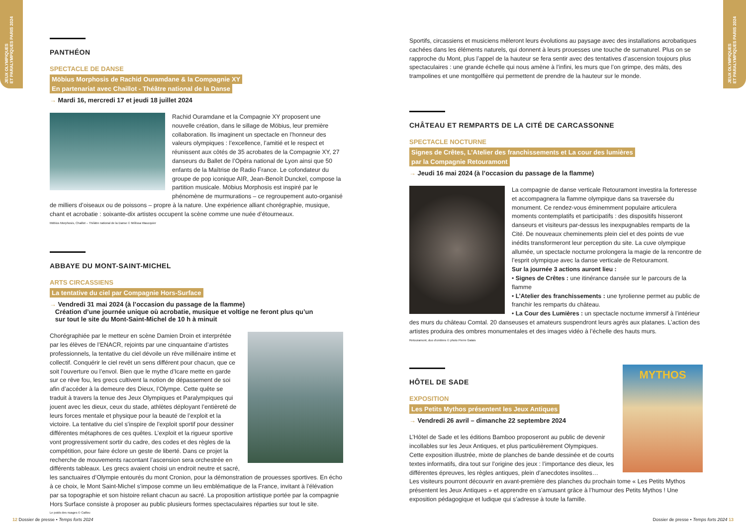JEUX OLYMPIQUES
ET PARALYMPIQUES PARIS 2024
JEUX OLYMPIQUES
ET PARALYMPIQUES PARIS 2024
PANTHÉON
SPECTACLE DE DANSE
Möbius Morphosis de Rachid Ouramdane & la Compagnie XY
En partenariat avec Chaillot - Théâtre national de la Danse
→ Mardi 16, mercredi 17 et jeudi 18 juillet 2024
Rachid Ouramdane et la Compagnie XY proposent une nouvelle création, dans le sillage de Möbius, leur première collaboration. Ils imaginent un spectacle en l’honneur des valeurs olympiques : l’excellence, l’amitié et le respect et réunissent aux côtés de 35 acrobates de la Compagnie XY, 27 danseurs du Ballet de l’Opéra national de Lyon ainsi que 50 enfants de la Maîtrise de Radio France. Le cofondateur du groupe de pop iconique AIR, Jean-Benoît Dunckel, compose la partition musicale. Möbius Morphosis est inspiré par le phénomène de murmurations – ce regroupement auto-organisé de milliers d’oiseaux ou de poissons – propre à la nature. Une expérience alliant chorégraphie, musique, chant et acrobatie : soixante-dix artistes occupent la scène comme une nuée d’étourneaux.
Möbius Morphosis, Chaillot – Théâtre national de la Danse © Mélissa Waucquier
ABBAYE DU MONT-SAINT-MICHEL
ARTS CIRCASSIENS
La tentative du ciel par Compagnie Hors-Surface
→ Vendredi 31 mai 2024 (à l’occasion du passage de la flamme)
Création d’une journée unique où acrobatie, musique et voltige ne feront plus qu’un
sur tout le site du Mont-Saint-Michel de 10 h à minuit
Chorégraphiée par le metteur en scène Damien Droin et interprétée par les élèves de l’ENACR, rejoints par une cinquantaine d’artistes professionnels, la tentative du ciel dévoile un rêve millénaire intime et collectif. Conquérir le ciel revêt un sens différent pour chacun, que ce soit l’ouverture ou l’envol. Bien que le mythe d’Icare mette en garde sur ce rêve fou, les grecs cultivent la notion de dépassement de soi afin d’accéder à la demeure des Dieux, l’Olympe. Cette quête se traduit à travers la tenue des Jeux Olympiques et Paralympiques qui jouent avec les dieux, ceux du stade, athlètes déployant l’entièreté de leurs forces mentale et physique pour la beauté de l’exploit et la victoire. La tentative du ciel s’inspire de l’exploit sportif pour dessiner différentes métaphores de ces quêtes. L’exploit et la rigueur sportive vont progressivement sortir du cadre, des codes et des règles de la compétition, pour faire éclore un geste de liberté. Dans ce projet la recherche de mouvements racontant l’ascension sera orchestrée en différents tableaux. Les grecs avaient choisi un endroit neutre et sacré, les sanctuaires d’Olympie entourés du mont Cronion, pour la démonstration de prouesses sportives. En écho à ce choix, le Mont Saint-Michel s’impose comme un lieu emblématique de la France, invitant à l’élévation par sa topographie et son histoire reliant chacun au sacré. La proposition artistique portée par la compagnie Hors Surface consiste à proposer au public plusieurs formes spectaculaires réparties sur tout le site.
Le poids des nuages © Caillou
Sportifs, circassiens et musiciens mêleront leurs évolutions au paysage avec des installations acrobatiques cachées dans les éléments naturels, qui donnent à leurs prouesses une touche de surnaturel. Plus on se rapproche du Mont, plus l’appel de la hauteur se fera sentir avec des tentatives d’ascension toujours plus spectaculaires : une grande échelle qui nous amène à l’infini, les murs que l’on grimpe, des mâts, des trampolines et une montgolfière qui permettent de prendre de la hauteur sur le monde.
CHÂTEAU ET REMPARTS DE LA CITÉ DE CARCASSONNE
SPECTACLE NOCTURNE
Signes de Crêtes, L’Atelier des franchissements et La cour des lumières
par la Compagnie Retouramont
→ Jeudi 16 mai 2024 (à l’occasion du passage de la flamme)
La compagnie de danse verticale Retouramont investira la forteresse et accompagnera la flamme olympique dans sa traversée du monument. Ce rendez-vous éminemment populaire articulera moments contemplatifs et participatifs : des dispositifs hisseront danseurs et visiteurs par-dessus les inexpugnables remparts de la Cité. De nouveaux cheminements plein ciel et des points de vue inédits transformeront leur perception du site. La cuve olympique allumée, un spectacle nocturne prolongera la magie de la rencontre de l’esprit olympique avec la danse verticale de Retouramont.
Sur la journée 3 actions auront lieu :
• Signes de Crêtes : une itinérance dansée sur le parcours de la flamme
• L’Atelier des franchissements : une tyrolienne permet au public de franchir les remparts du château.
• La Cour des Lumières : un spectacle nocturne immersif à l’intérieur des murs du château Comtal. 20 danseuses et amateurs suspendront leurs agrès aux platanes. L’action des artistes produira des ombres monumentales et des images vidéo à l’échelle des hauts murs.
Retouramont, duo d’ombres © photo Pierre Galais
MYTHOS
HÔTEL DE SADE
EXPOSITION
Les Petits Mythos présentent les Jeux Antiques
→ Vendredi 26 avril – dimanche 22 septembre 2024
L’Hôtel de Sade et les éditions Bamboo proposeront au public de devenir incollables sur les Jeux Antiques, et plus particulièrement Olympiques.
Cette exposition illustrée, mixte de planches de bande dessinée et de courts textes informatifs, dira tout sur l’origine des jeux : l’importance des dieux, les différentes épreuves, les règles antiques, plein d’anecdotes insolites…
Les visiteurs pourront découvrir en avant-première des planches du prochain tome « Les Petits Mythos présentent les Jeux Antiques » et apprendre en s’amusant grâce à l’humour des Petits Mythos ! Une exposition pédagogique et ludique qui s’adresse à toute la famille.
12 Dossier de presse • Temps forts 2024
Dossier de presse • Temps forts 2024 13